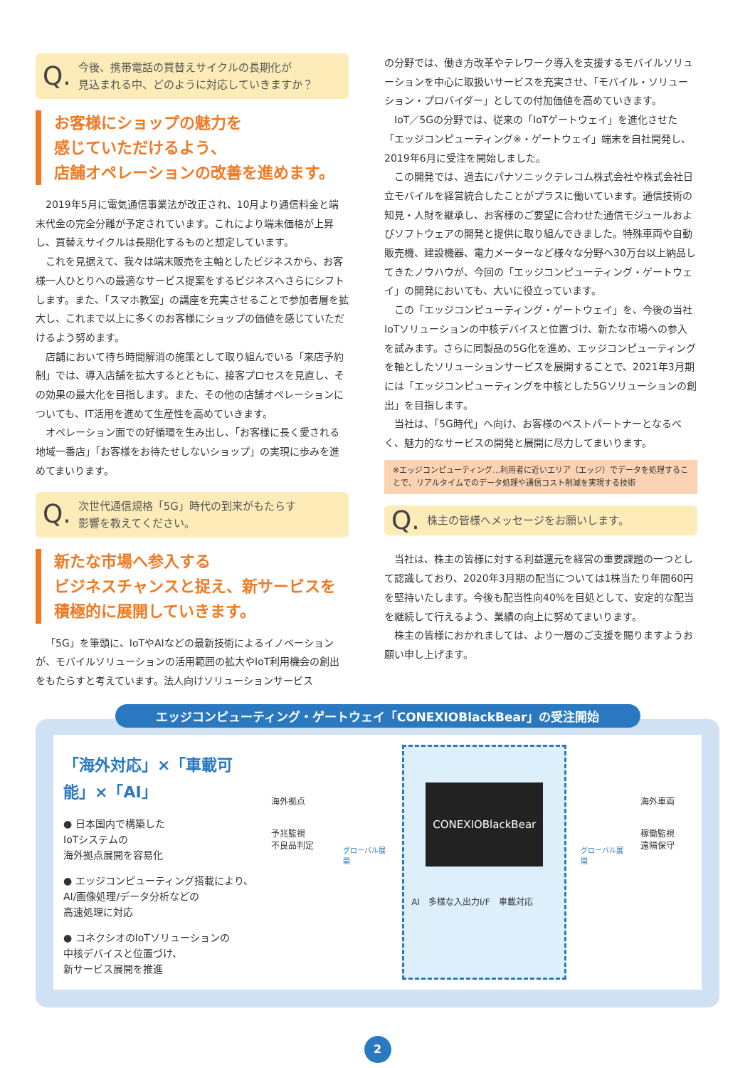Q. 今後、携帯電話の買替えサイクルの長期化が
見込まれる中、どのように対応していきますか？
お客様にショップの魅力を
感じていただけるよう、
店舗オペレーションの改善を進めます。
2019年5月に電気通信事業法が改正され、10月より通信料金と端末代金の完全分離が予定されています。これにより端末価格が上昇し、買替えサイクルは長期化するものと想定しています。
これを見据えて、我々は端末販売を主軸としたビジネスから、お客様一人ひとりへの最適なサービス提案をするビジネスへさらにシフトします。また、「スマホ教室」の講座を充実させることで参加者層を拡大し、これまで以上に多くのお客様にショップの価値を感じていただけるよう努めます。
店舗において待ち時間解消の施策として取り組んでいる「来店予約制」では、導入店舗を拡大するとともに、接客プロセスを見直し、その効果の最大化を目指します。また、その他の店舗オペレーションについても、IT活用を進めて生産性を高めていきます。
オペレーション面での好循環を生み出し、「お客様に長く愛される地域一番店」「お客様をお待たせしないショップ」の実現に歩みを進めてまいります。
Q. 次世代通信規格「5G」時代の到来がもたらす
影響を教えてください。
新たな市場へ参入する
ビジネスチャンスと捉え、新サービスを
積極的に展開していきます。
「5G」を筆頭に、IoTやAIなどの最新技術によるイノベーションが、モバイルソリューションの活用範囲の拡大やIoT利用機会の創出をもたらすと考えています。法人向けソリューションサービス
の分野では、働き方改革やテレワーク導入を支援するモバイルソリューションを中心に取扱いサービスを充実させ、「モバイル・ソリューション・プロバイダー」としての付加価値を高めていきます。
IoT／5Gの分野では、従来の「IoTゲートウェイ」を進化させた「エッジコンピューティング※・ゲートウェイ」端末を自社開発し、2019年6月に受注を開始しました。
この開発では、過去にパナソニックテレコム株式会社や株式会社日立モバイルを経営統合したことがプラスに働いています。通信技術の知見・人財を継承し、お客様のご要望に合わせた通信モジュールおよびソフトウェアの開発と提供に取り組んできました。特殊車両や自動販売機、建設機器、電力メーターなど様々な分野へ30万台以上納品してきたノウハウが、今回の「エッジコンピューティング・ゲートウェイ」の開発においても、大いに役立っています。
この「エッジコンピューティング・ゲートウェイ」を、今後の当社IoTソリューションの中核デバイスと位置づけ、新たな市場への参入を試みます。さらに同製品の5G化を進め、エッジコンピューティングを軸としたソリューションサービスを展開することで、2021年3月期には「エッジコンピューティングを中核とした5Gソリューションの創出」を目指します。
当社は、「5G時代」へ向け、お客様のベストパートナーとなるべく、魅力的なサービスの開発と展開に尽力してまいります。
※エッジコンピューティング…利用者に近いエリア（エッジ）でデータを処理することで、リアルタイムでのデータ処理や通信コスト削減を実現する技術
Q. 株主の皆様へメッセージをお願いします。
当社は、株主の皆様に対する利益還元を経営の重要課題の一つとして認識しており、2020年3月期の配当については1株当たり年間60円を堅持いたします。今後も配当性向40%を目処として、安定的な配当を継続して行えるよう、業績の向上に努めてまいります。
株主の皆様におかれましては、より一層のご支援を賜りますようお願い申し上げます。
エッジコンピューティング・ゲートウェイ「CONEXIOBlackBear」の受注開始
「海外対応」×「車載可能」×「AI」
● 日本国内で構築した
IoTシステムの
海外拠点展開を容易化
● エッジコンピューティング搭載により、
AI/画像処理/データ分析などの
高速処理に対応
● コネクシオのIoTソリューションの
中核デバイスと位置づけ、
新サービス展開を推進
海外拠点
予兆監視
不良品判定
グローバル展開
CONEXIOBlackBear
AI　多様な入出力I/F　車載対応
グローバル展開
海外車両
稼働監視
遠隔保守
2